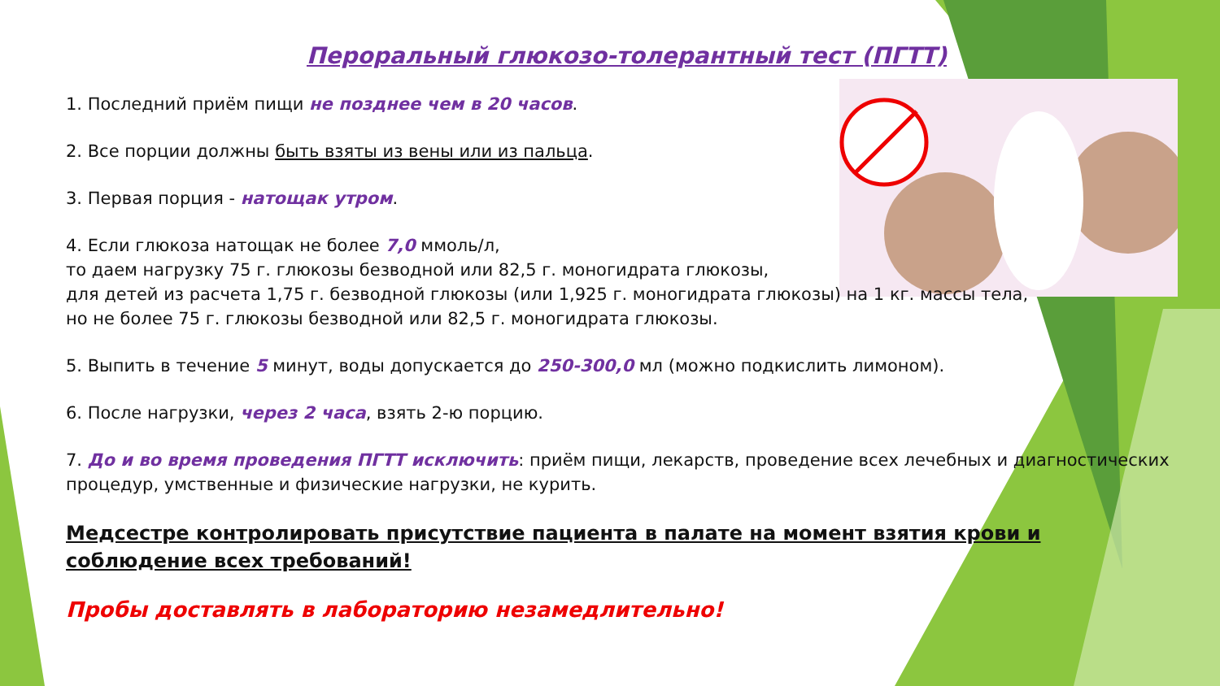Пероральный глюкозо-толерантный тест (ПГТТ)
1. Последний приём пищи не позднее чем в 20 часов.
2. Все порции должны быть взяты из вены или из пальца.
3. Первая порция - натощак утром.
4. Если глюкоза натощак не более 7,0 ммоль/л,
то даем нагрузку 75 г. глюкозы безводной или 82,5 г. моногидрата глюкозы,
для детей из расчета 1,75 г. безводной глюкозы (или 1,925 г. моногидрата глюкозы) на 1 кг. массы тела,
но не более 75 г. глюкозы безводной или 82,5 г. моногидрата глюкозы.
5. Выпить в течение 5 минут, воды допускается до 250-300,0 мл (можно подкислить лимоном).
6. После нагрузки, через 2 часа, взять 2-ю порцию.
7. До и во время проведения ПГТТ исключить: приём пищи, лекарств, проведение всех лечебных и диагностических процедур, умственные и физические нагрузки, не курить.
Медсестре контролировать присутствие пациента в палате на момент взятия крови и соблюдение всех требований!
Пробы доставлять в лабораторию незамедлительно!